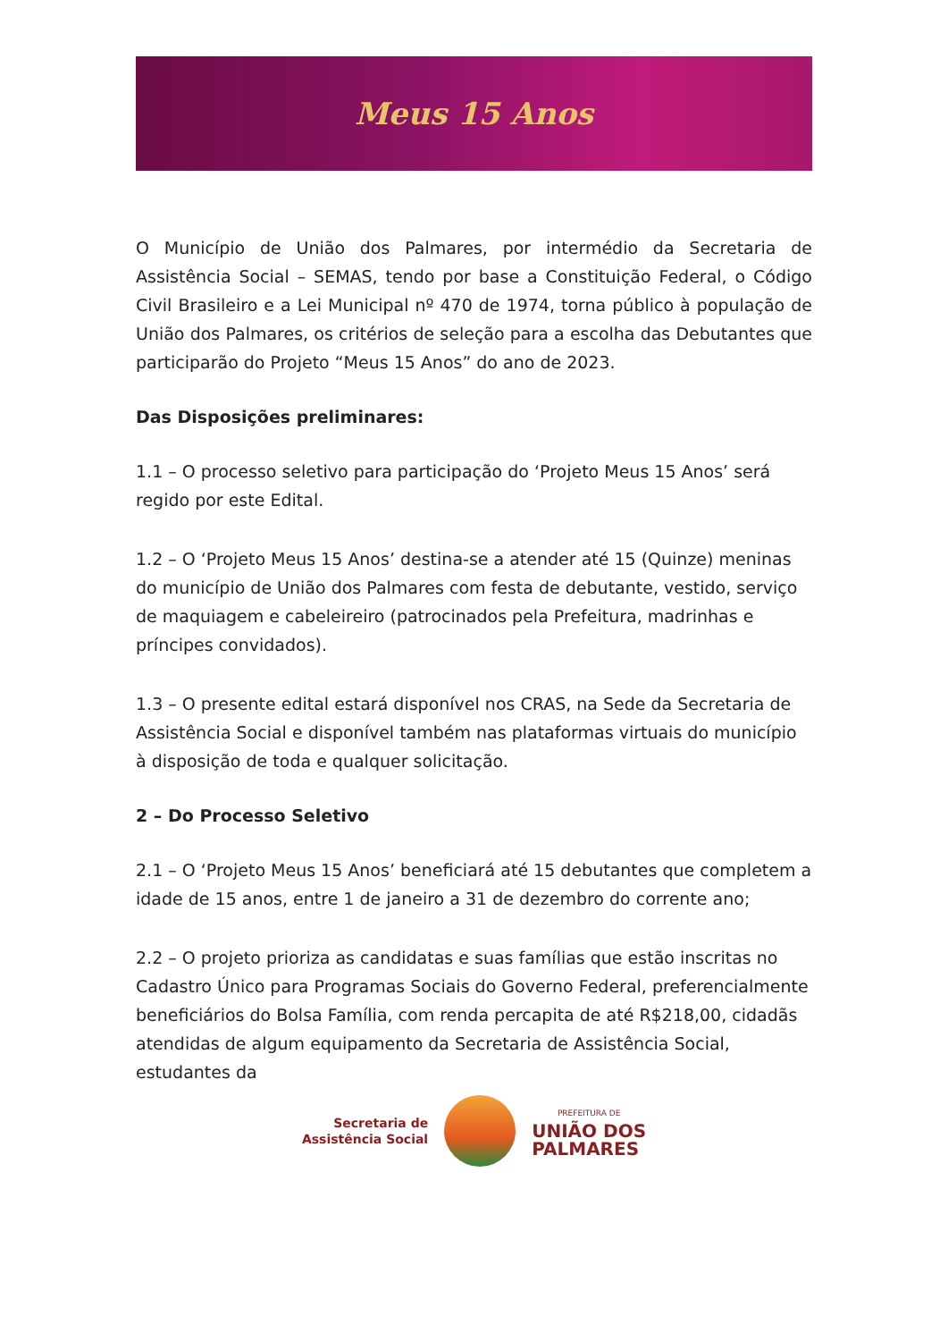Meus 15 Anos
O Município de União dos Palmares, por intermédio da Secretaria de Assistência Social – SEMAS, tendo por base a Constituição Federal, o Código Civil Brasileiro e a Lei Municipal nº 470 de 1974, torna público à população de União dos Palmares, os critérios de seleção para a escolha das Debutantes que participarão do Projeto “Meus 15 Anos” do ano de 2023.
Das Disposições preliminares:
1.1 – O processo seletivo para participação do ‘Projeto Meus 15 Anos’ será regido por este Edital.
1.2 – O ‘Projeto Meus 15 Anos’ destina-se a atender até 15 (Quinze) meninas do município de União dos Palmares com festa de debutante, vestido, serviço de maquiagem e cabeleireiro (patrocinados pela Prefeitura, madrinhas e príncipes convidados).
1.3 – O presente edital estará disponível nos CRAS, na Sede da Secretaria de Assistência Social e disponível também nas plataformas virtuais do município à disposição de toda e qualquer solicitação.
2 – Do Processo Seletivo
2.1 – O ‘Projeto Meus 15 Anos’ beneficiará até 15 debutantes que completem a idade de 15 anos, entre 1 de janeiro a 31 de dezembro do corrente ano;
2.2 – O projeto prioriza as candidatas e suas famílias que estão inscritas no Cadastro Único para Programas Sociais do Governo Federal, preferencialmente beneficiários do Bolsa Família, com renda percapita de até R$218,00, cidadãs atendidas de algum equipamento da Secretaria de Assistência Social, estudantes da
Secretaria de
Assistência Social
PREFEITURA DE
UNIÃO DOS
PALMARES